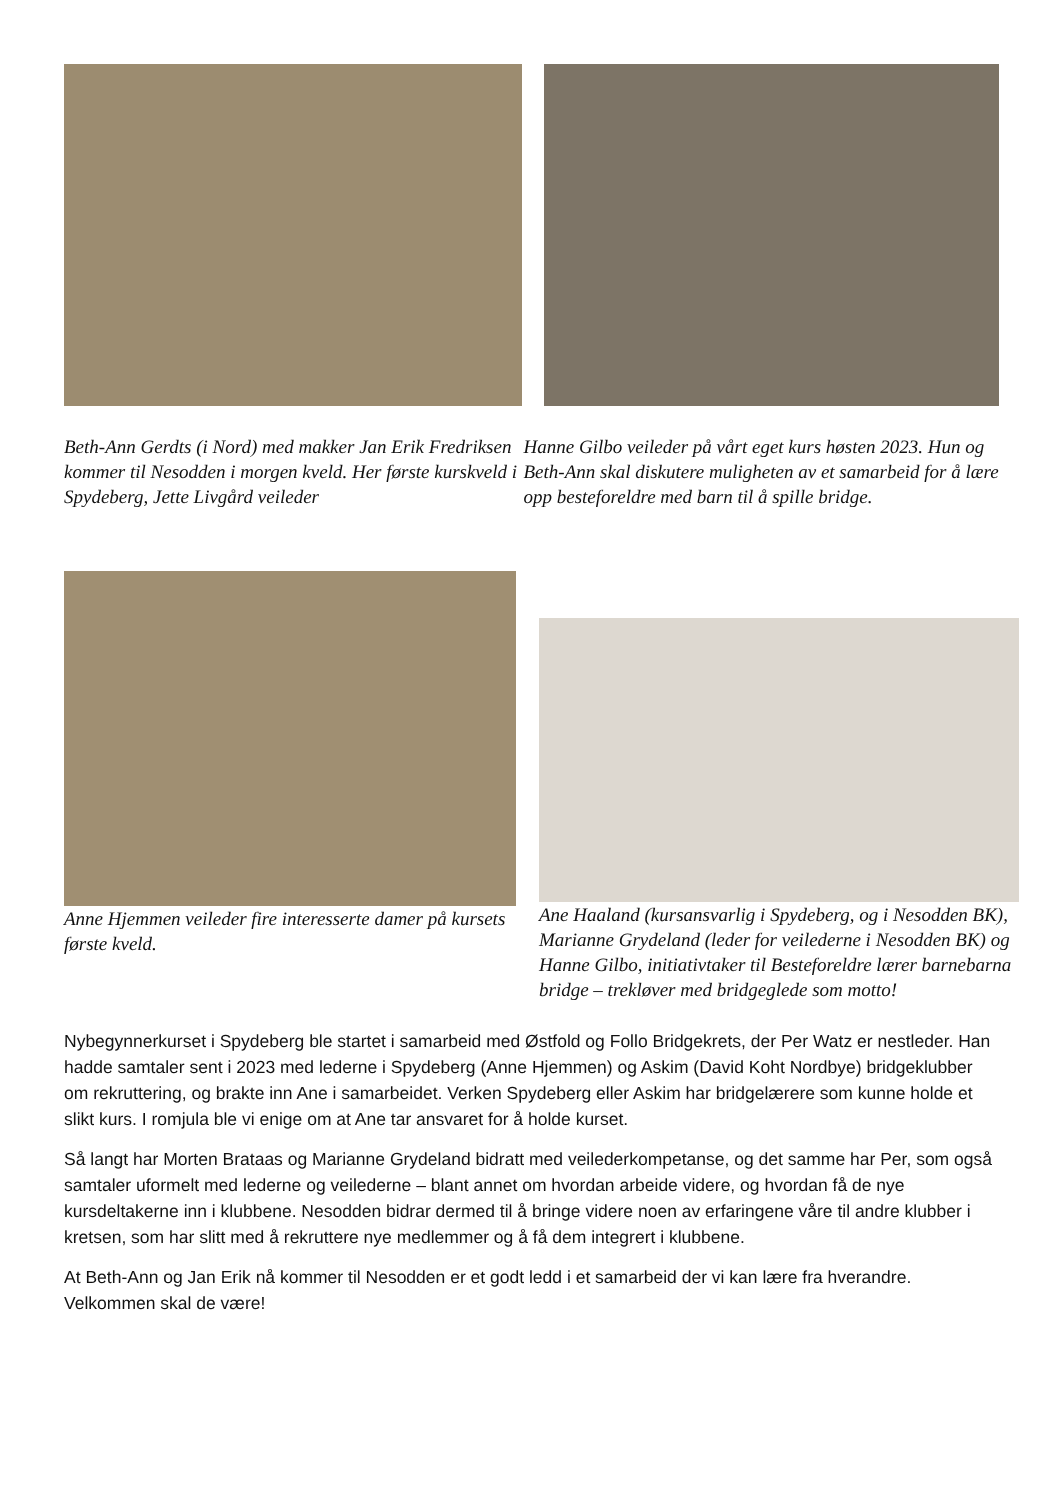Beth-Ann Gerdts (i Nord) med makker Jan Erik Fredriksen kommer til Nesodden i morgen kveld. Her første kurskveld i Spydeberg, Jette Livgård veileder
Hanne Gilbo veileder på vårt eget kurs høsten 2023. Hun og Beth-Ann skal diskutere muligheten av et samarbeid for å lære opp besteforeldre med barn til å spille bridge.
Anne Hjemmen veileder fire interesserte damer på kursets første kveld.
Ane Haaland (kursansvarlig i Spydeberg, og i Nesodden BK), Marianne Grydeland (leder for veilederne i Nesodden BK) og Hanne Gilbo, initiativtaker til Besteforeldre lærer barnebarna bridge – trekløver med bridgeglede som motto!
Nybegynnerkurset i Spydeberg ble startet i samarbeid med Østfold og Follo Bridgekrets, der Per Watz er nestleder. Han hadde samtaler sent i 2023 med lederne i Spydeberg (Anne Hjemmen) og Askim (David Koht Nordbye) bridgeklubber om rekruttering, og brakte inn Ane i samarbeidet. Verken Spydeberg eller Askim har bridgelærere som kunne holde et slikt kurs. I romjula ble vi enige om at Ane tar ansvaret for å holde kurset.
Så langt har Morten Brataas og Marianne Grydeland bidratt med veilederkompetanse, og det samme har Per, som også samtaler uformelt med lederne og veilederne – blant annet om hvordan arbeide videre, og hvordan få de nye kursdeltakerne inn i klubbene. Nesodden bidrar dermed til å bringe videre noen av erfaringene våre til andre klubber i kretsen, som har slitt med å rekruttere nye medlemmer og å få dem integrert i klubbene.
At Beth-Ann og Jan Erik nå kommer til Nesodden er et godt ledd i et samarbeid der vi kan lære fra hverandre. Velkommen skal de være!